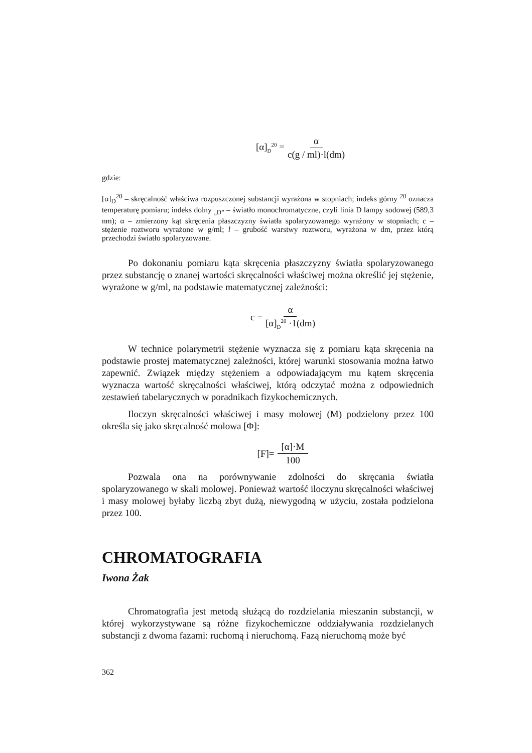[α]<sub>D</sub><sup>20</sup> = α c(g / ml)·l(dm)
gdzie:
[α]<sub>D</sub><sup>20</sup> – skręcalność właściwa rozpuszczonej substancji wyrażona w stopniach; indeks górny <sup>20</sup> oznacza temperaturę pomiaru; indeks dolny <sub>„D”</sub> – światło monochromatyczne, czyli linia D lampy sodowej (589,3 nm); α – zmierzony kąt skręcenia płaszczyzny światła spolaryzowanego wyrażony w stopniach; c – stężenie roztworu wyrażone w g/ml; l – grubość warstwy roztworu, wyrażona w dm, przez którą przechodzi światło spolaryzowane.
Po dokonaniu pomiaru kąta skręcenia płaszczyzny światła spolaryzowanego przez substancję o znanej wartości skręcalności właściwej można określić jej stężenie, wyrażone w g/ml, na podstawie matematycznej zależności:
c = α [α]<sub>D</sub><sup>20</sup> ·1(dm)
W technice polarymetrii stężenie wyznacza się z pomiaru kąta skręcenia na podstawie prostej matematycznej zależności, której warunki stosowania można łatwo zapewnić. Związek między stężeniem a odpowiadającym mu kątem skręcenia wyznacza wartość skręcalności właściwej, którą odczytać można z odpowiednich zestawień tabelarycznych w poradnikach fizykochemicznych.
Iloczyn skręcalności właściwej i masy molowej (M) podzielony przez 100 określa się jako skręcalność molowa [Φ]:
[F]= [α]·M 100
Pozwala ona na porównywanie zdolności do skręcania światła spolaryzowanego w skali molowej. Ponieważ wartość iloczynu skręcalności właściwej i masy molowej byłaby liczbą zbyt dużą, niewygodną w użyciu, została podzielona przez 100.
CHROMATOGRAFIA
Iwona Żak
Chromatografia jest metodą służącą do rozdzielania mieszanin substancji, w której wykorzystywane są różne fizykochemiczne oddziaływania rozdzielanych substancji z dwoma fazami: ruchomą i nieruchomą. Fazą nieruchomą może być
362